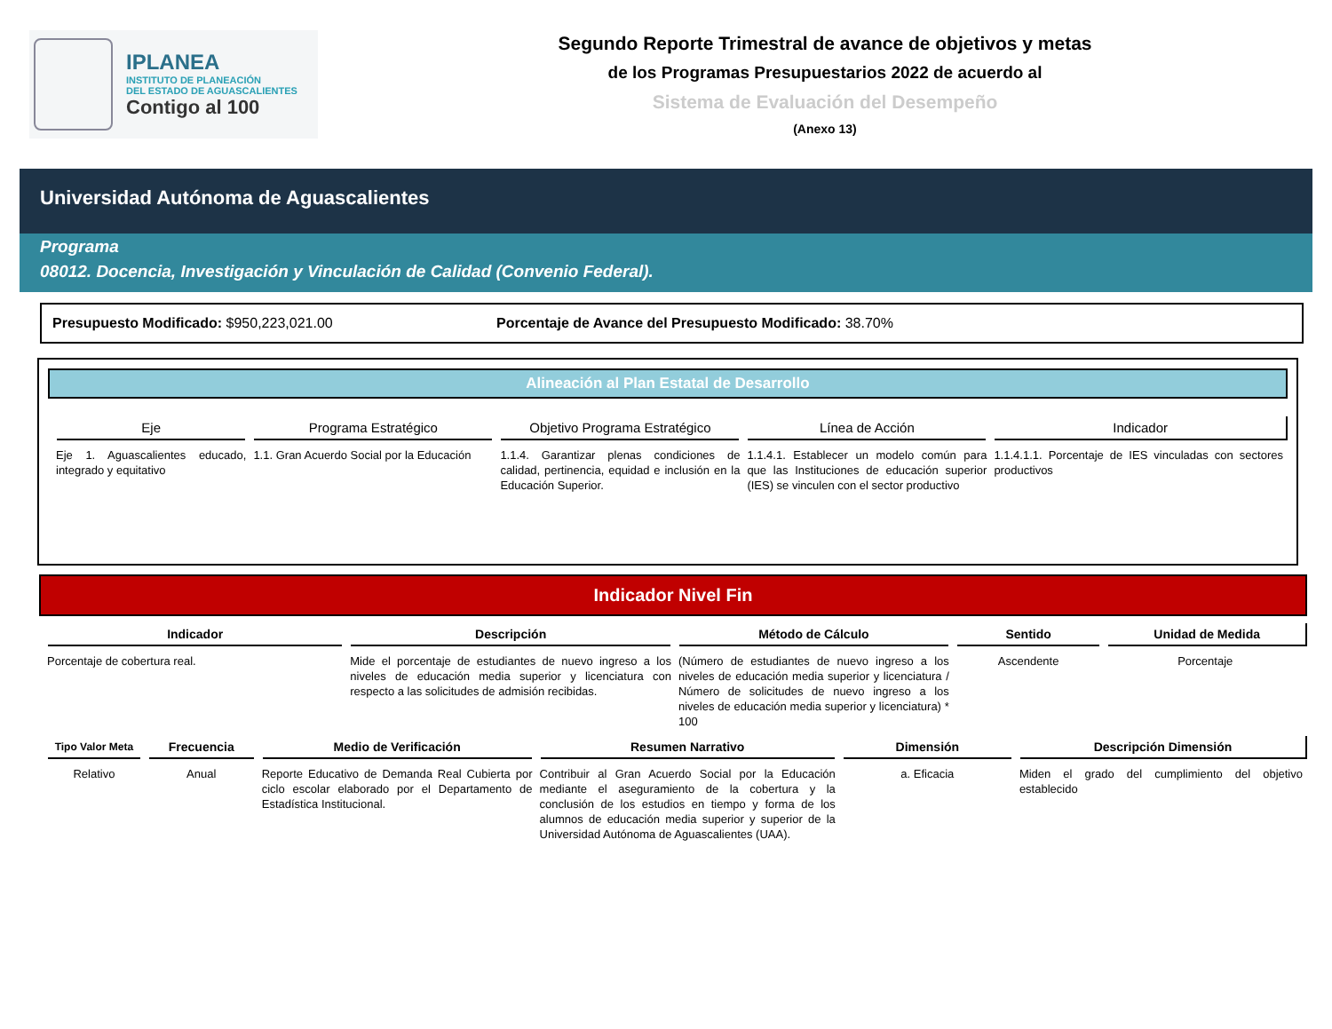IPLANEA
INSTITUTO DE PLANEACIÓN
DEL ESTADO DE AGUASCALIENTES
Contigo al 100
Segundo Reporte Trimestral de avance de objetivos y metas
de los Programas Presupuestarios 2022 de acuerdo al
Sistema de Evaluación del Desempeño
(Anexo 13)
Universidad Autónoma de Aguascalientes
Programa
08012. Docencia, Investigación y Vinculación de Calidad (Convenio Federal).
Presupuesto Modificado: $950,223,021.00 Porcentaje de Avance del Presupuesto Modificado: 38.70%
Alineación al Plan Estatal de Desarrollo
| Eje | Programa Estratégico | Objetivo Programa Estratégico | Línea de Acción | Indicador |
| --- | --- | --- | --- | --- |
| Eje 1. Aguascalientes educado, integrado y equitativo | 1.1. Gran Acuerdo Social por la Educación | 1.1.4. Garantizar plenas condiciones de calidad, pertinencia, equidad e inclusión en la Educación Superior. | 1.1.4.1. Establecer un modelo común para que las Instituciones de educación superior (IES) se vinculen con el sector productivo | 1.1.4.1.1. Porcentaje de IES vinculadas con sectores productivos |
Indicador Nivel Fin
| Indicador | Descripción | Método de Cálculo | Sentido | Unidad de Medida |
| --- | --- | --- | --- | --- |
| Porcentaje de cobertura real. | Mide el porcentaje de estudiantes de nuevo ingreso a los niveles de educación media superior y licenciatura con respecto a las solicitudes de admisión recibidas. | (Número de estudiantes de nuevo ingreso a los niveles de educación media superior y licenciatura / Número de solicitudes de nuevo ingreso a los niveles de educación media superior y licenciatura) * 100 | Ascendente | Porcentaje |
| Tipo Valor Meta | Frecuencia | Medio de Verificación | Resumen Narrativo | Dimensión | Descripción Dimensión |
| --- | --- | --- | --- | --- | --- |
| Relativo | Anual | Reporte Educativo de Demanda Real Cubierta por ciclo escolar elaborado por el Departamento de Estadística Institucional. | Contribuir al Gran Acuerdo Social por la Educación mediante el aseguramiento de la cobertura y la conclusión de los estudios en tiempo y forma de los alumnos de educación media superior y superior de la Universidad Autónoma de Aguascalientes (UAA). | a. Eficacia | Miden el grado del cumplimiento del objetivo establecido |